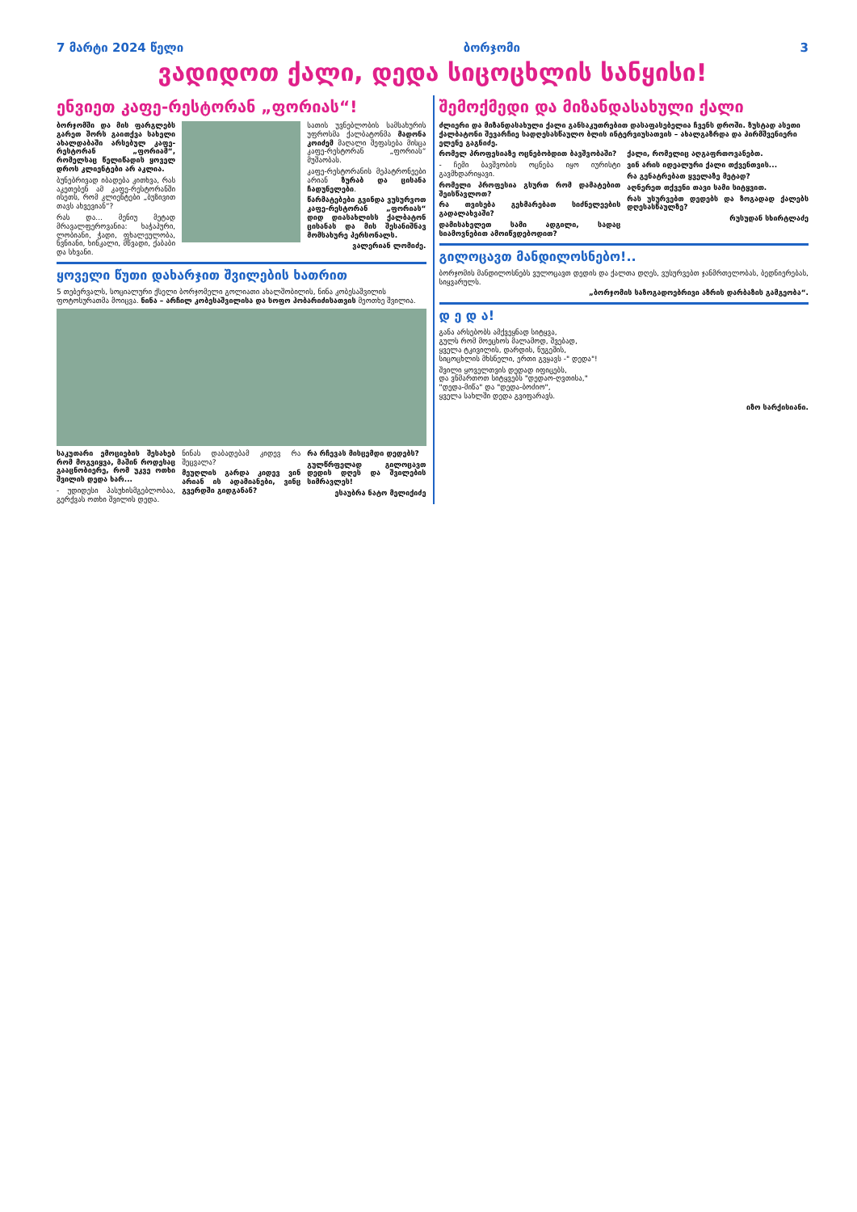7 მარტი 2024 წელი ბორჯომი 3
ვადიდოთ ქალი, დედა სიცოცხლის სანყისი!
ენვიეთ კაფე-რესტორან „ფორიას“!
ბორჯომში და მის ფარგლებს გარეთ შორს გაითქვა სახელი ახალდაბაში არსებულ კაფე-რესტორან „ფორიამ“, რომელსაც წელიწადის ყოველ დროს კლიენტები არ აკლია.
ბუნებრივად იბადება კითხვა, რას აკეთებენ ამ კაფე-რესტორანში ისეთს, რომ კლიენტები „ბუზივით თავს ახვევიან“?
რას და... მენიუ მეტად მრავალფეროვანია: ხაჭაპური, ლობიანი, ჭადი, ფხალეულობა, ნვნიანი, ხინკალი, მწვადი, ქაბაბი და სხვანი.
სათის უვნებლობის სამსახურის უფროსმა ქალბატონმა მადონა კოიძემ მაღალი შეფასება მისცა კაფე-რესტორან „ფორიას“ მუშაობას.
კაფე-რესტორანის მეპატრონეები არიან ზურაბ და ცისანა ჩადუნელები.
წარმატებები გვინდა ვუსურვოთ კაფე-რესტორან „ფორიას“ დიდ დიასახლისს ქალბატონ ცისანას და მის შესანიშნავ მომსახურე პერსონალს.
ვალერიან ლომიძე.
ყოველი წუთი დახარჯით შვილების ხათრით
5 თებერვალს, სოციალური ქსელი ბორჯომელი გოლიათი ახალშობილის, ნინა კობესაშვილის ფოტოსურათმა მოიცვა. ნინა – არჩილ კობესაშვილისა და სოფო ჰობარიძისათვის მეოთხე შვილია.
საკუთარი ემოციების შესახებ რომ მოგვიყვა, მაშინ როდესაც გააცნობიერე, რომ უკვე ოთხი შვილის დედა ხარ...
- უდიდესი პასუხისმგებლობაა, გერქვას ოთხი შვილის დედა.
ნინას დაბადებამ კიდევ რა შეცვალა?
მეუღლის გარდა კიდევ ვინ არიან ის ადამიანები, ვინც გვერდში გიდგანან?
რა რჩევას მისცემდი დედებს?
გულწრფელად გილოცავთ დედის დღეს და შვილების სიმრავლეს!
ესაუბრა ნატო მელიქიძე
შემოქმედი და მიზანდასახული ქალი
ძლიერი და მიზანდასახული ქალი განსაკუთრებით დასაფასებელია ჩვენს დროში. ზუსტად ასეთი ქალბატონი შევარჩიე სადღესასწაულო ბლის ინტერვიუსათვის – ახალგაზრდა და პირმშვენიერი ელენე გაგნიძე.
რომელ პროფესიაზე ოცნებობდით ბავშვობაში?
- ჩემი ბავშვობის ოცნება იყო იურისტი გავმხდარიყავი.
რომელი პროფესია გსურთ რომ დამატებით შეისწავლოთ?
რა თვისება გეხმარებათ სიძნელეების გადალახვაში?
დამისახელეთ სამი ადგილი, სადაც სიამოვნებით ამოიწვდებოდით?
ქალი, რომელიც აღგაფრთოვანებთ.
ვინ არის იდეალური ქალი თქვენთვის...
რა გენატრებათ ყველაზე მეტად?
აღნერეთ თქვენი თავი სამი სიტყვით.
რას უსურვებთ დედებს და ზოგადად ქალებს დღესასწაულზე?
რუსუდან სხირტლაძე
გილოცავთ მანდილოსნებო!..
ბორჯომის მანდილოსნებს ვულოცავთ დედის და ქალთა დღეს, ვუსურვებთ ჯანმრთელობას, ბედნიერებას, სიყვარულს.
„ბორჯომის საზოგადოებრივი აზრის დარბაზის გამგეობა“.
დ ე დ ა!
განა არსებობს ამქვეყნად სიტყვა,
გულს რომ მოეცხოს მალამოდ, შვებად,
ყველა ტკივილის, დარდის, ნუგეშის,
სიცოცხლის მხსნელი, ერთი გვყავს -" დედა"!
შვილი ყოველთვის დედად იფიცებს,
და ვნმართოთ სიტყვებს "დედაო-ღვთისა,"
"დედა-მიწა" და "დედა-ბოძიო",
ყველა სახლში დედა გვიფარავს.
იზო სარქისიანი.